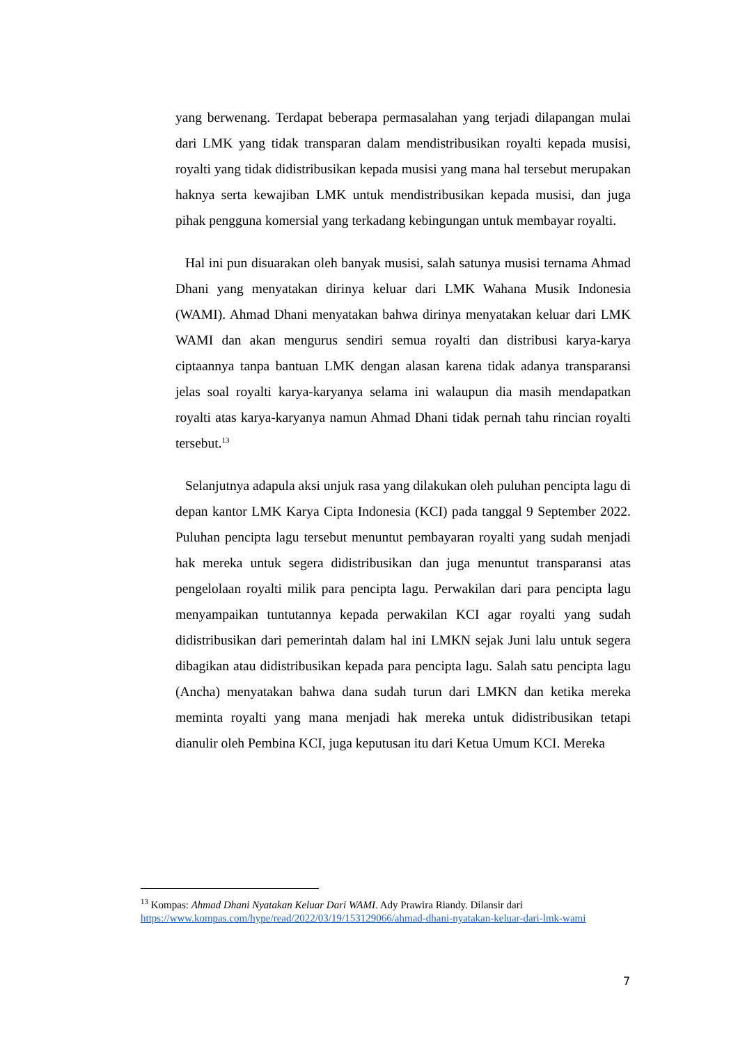yang berwenang. Terdapat beberapa permasalahan yang terjadi dilapangan mulai dari LMK yang tidak transparan dalam mendistribusikan royalti kepada musisi, royalti yang tidak didistribusikan kepada musisi yang mana hal tersebut merupakan haknya serta kewajiban LMK untuk mendistribusikan kepada musisi, dan juga pihak pengguna komersial yang terkadang kebingungan untuk membayar royalti.
Hal ini pun disuarakan oleh banyak musisi, salah satunya musisi ternama Ahmad Dhani yang menyatakan dirinya keluar dari LMK Wahana Musik Indonesia (WAMI). Ahmad Dhani menyatakan bahwa dirinya menyatakan keluar dari LMK WAMI dan akan mengurus sendiri semua royalti dan distribusi karya-karya ciptaannya tanpa bantuan LMK dengan alasan karena tidak adanya transparansi jelas soal royalti karya-karyanya selama ini walaupun dia masih mendapatkan royalti atas karya-karyanya namun Ahmad Dhani tidak pernah tahu rincian royalti tersebut.<sup>13</sup>
Selanjutnya adapula aksi unjuk rasa yang dilakukan oleh puluhan pencipta lagu di depan kantor LMK Karya Cipta Indonesia (KCI) pada tanggal 9 September 2022. Puluhan pencipta lagu tersebut menuntut pembayaran royalti yang sudah menjadi hak mereka untuk segera didistribusikan dan juga menuntut transparansi atas pengelolaan royalti milik para pencipta lagu. Perwakilan dari para pencipta lagu menyampaikan tuntutannya kepada perwakilan KCI agar royalti yang sudah didistribusikan dari pemerintah dalam hal ini LMKN sejak Juni lalu untuk segera dibagikan atau didistribusikan kepada para pencipta lagu. Salah satu pencipta lagu (Ancha) menyatakan bahwa dana sudah turun dari LMKN dan ketika mereka meminta royalti yang mana menjadi hak mereka untuk didistribusikan tetapi dianulir oleh Pembina KCI, juga keputusan itu dari Ketua Umum KCI. Mereka
<sup>13</sup> Kompas: Ahmad Dhani Nyatakan Keluar Dari WAMI. Ady Prawira Riandy. Dilansir dari https://www.kompas.com/hype/read/2022/03/19/153129066/ahmad-dhani-nyatakan-keluar-dari-lmk-wami
7